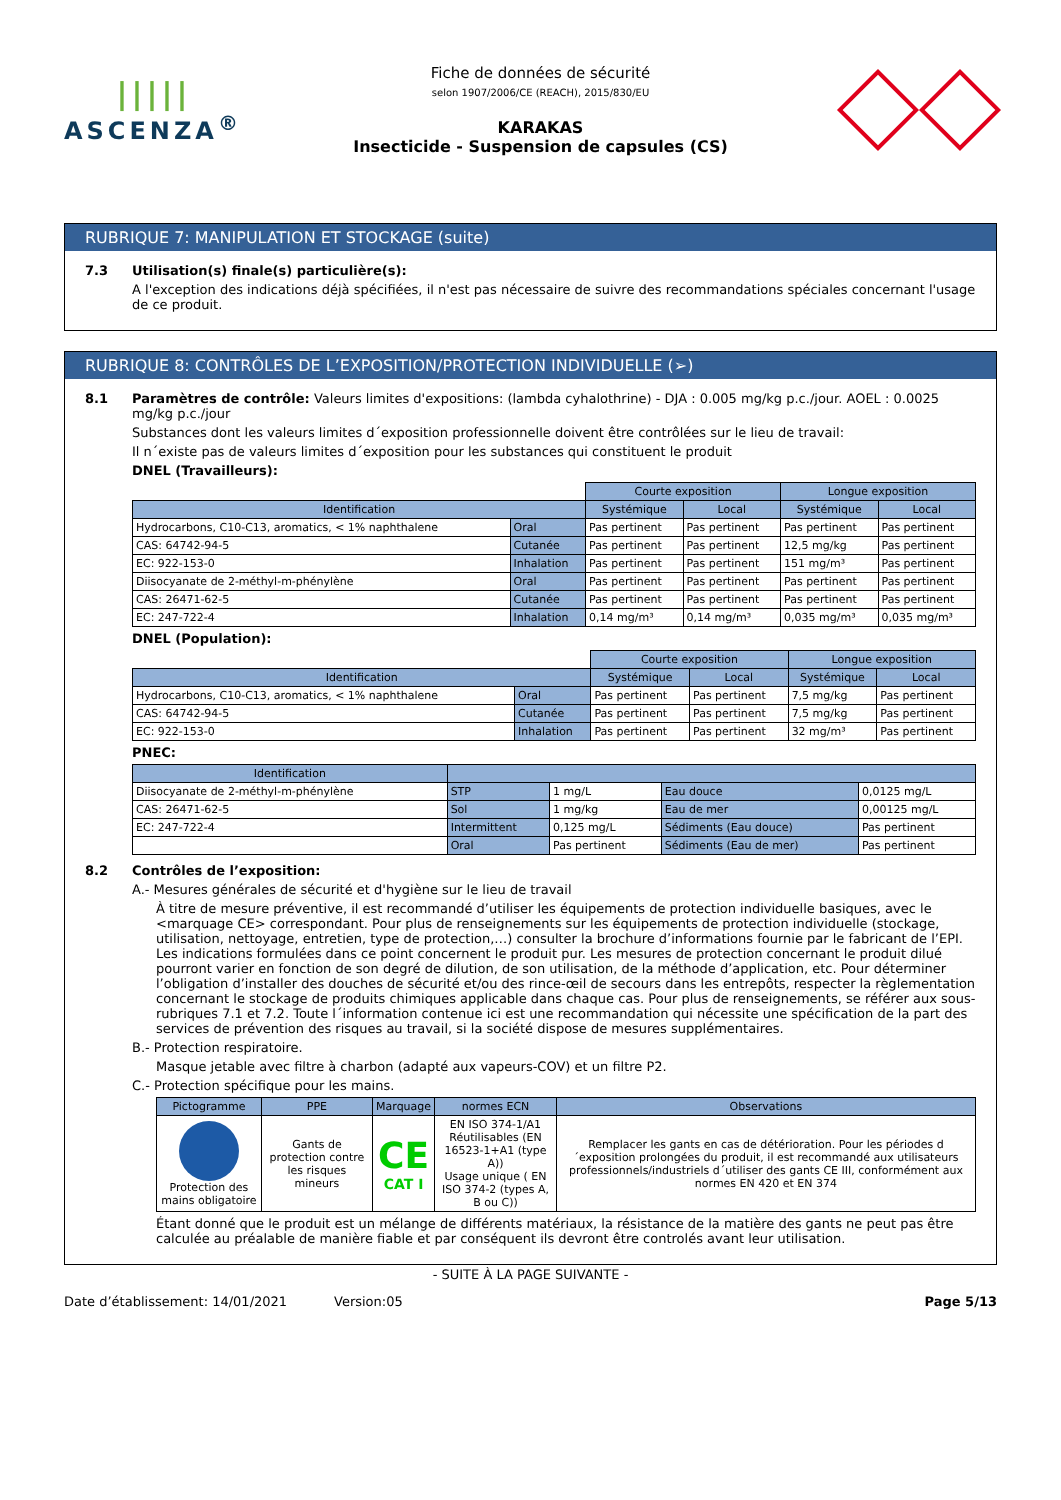|||||
ASCENZA<sup>®</sup>
Fiche de données de sécurité
selon 1907/2006/CE (REACH), 2015/830/EU
KARAKAS
Insecticide - Suspension de capsules (CS)
RUBRIQUE 7: MANIPULATION ET STOCKAGE (suite)
7.3 Utilisation(s) finale(s) particulière(s):
A l'exception des indications déjà spécifiées, il n'est pas nécessaire de suivre des recommandations spéciales concernant l'usage de ce produit.
RUBRIQUE 8: CONTRÔLES DE L’EXPOSITION/PROTECTION INDIVIDUELLE (➢)
8.1 Paramètres de contrôle: Valeurs limites d'expositions: (lambda cyhalothrine) - DJA : 0.005 mg/kg p.c./jour. AOEL : 0.0025 mg/kg p.c./jour
Substances dont les valeurs limites d´exposition professionnelle doivent être contrôlées sur le lieu de travail:
Il n´existe pas de valeurs limites d´exposition pour les substances qui constituent le produit
DNEL (Travailleurs):
| | | Courte exposition | | Longue exposition | |
| Identification | | Systémique | Local | Systémique | Local |
| Hydrocarbons, C10-C13, aromatics, < 1% naphthalene | Oral | Pas pertinent | Pas pertinent | Pas pertinent | Pas pertinent |
| CAS: 64742-94-5 | Cutanée | Pas pertinent | Pas pertinent | 12,5 mg/kg | Pas pertinent |
| EC: 922-153-0 | Inhalation | Pas pertinent | Pas pertinent | 151 mg/m³ | Pas pertinent |
| Diisocyanate de 2-méthyl-m-phénylène | Oral | Pas pertinent | Pas pertinent | Pas pertinent | Pas pertinent |
| CAS: 26471-62-5 | Cutanée | Pas pertinent | Pas pertinent | Pas pertinent | Pas pertinent |
| EC: 247-722-4 | Inhalation | 0,14 mg/m³ | 0,14 mg/m³ | 0,035 mg/m³ | 0,035 mg/m³ |
DNEL (Population):
| | | Courte exposition | | Longue exposition | |
| Identification | | Systémique | Local | Systémique | Local |
| Hydrocarbons, C10-C13, aromatics, < 1% naphthalene | Oral | Pas pertinent | Pas pertinent | 7,5 mg/kg | Pas pertinent |
| CAS: 64742-94-5 | Cutanée | Pas pertinent | Pas pertinent | 7,5 mg/kg | Pas pertinent |
| EC: 922-153-0 | Inhalation | Pas pertinent | Pas pertinent | 32 mg/m³ | Pas pertinent |
PNEC:
| Identification | | | | |
| --- | --- | --- | --- | --- |
| Diisocyanate de 2-méthyl-m-phénylène | STP | 1 mg/L | Eau douce | 0,0125 mg/L |
| CAS: 26471-62-5 | Sol | 1 mg/kg | Eau de mer | 0,00125 mg/L |
| EC: 247-722-4 | Intermittent | 0,125 mg/L | Sédiments (Eau douce) | Pas pertinent |
| | Oral | Pas pertinent | Sédiments (Eau de mer) | Pas pertinent |
8.2 Contrôles de l’exposition:
A.- Mesures générales de sécurité et d'hygiène sur le lieu de travail
À titre de mesure préventive, il est recommandé d’utiliser les équipements de protection individuelle basiques, avec le <marquage CE> correspondant. Pour plus de renseignements sur les équipements de protection individuelle (stockage, utilisation, nettoyage, entretien, type de protection,…) consulter la brochure d’informations fournie par le fabricant de l’EPI. Les indications formulées dans ce point concernent le produit pur. Les mesures de protection concernant le produit dilué pourront varier en fonction de son degré de dilution, de son utilisation, de la méthode d’application, etc. Pour déterminer l’obligation d’installer des douches de sécurité et/ou des rince-œil de secours dans les entrepôts, respecter la règlementation concernant le stockage de produits chimiques applicable dans chaque cas. Pour plus de renseignements, se référer aux sous-rubriques 7.1 et 7.2. Toute l´information contenue ici est une recommandation qui nécessite une spécification de la part des services de prévention des risques au travail, si la société dispose de mesures supplémentaires.
B.- Protection respiratoire.
Masque jetable avec filtre à charbon (adapté aux vapeurs-COV) et un filtre P2.
C.- Protection spécifique pour les mains.
| Pictogramme | PPE | Marquage | normes ECN | Observations |
| --- | --- | --- | --- | --- |
| Protection des mains obligatoire | Gants de protection contre les risques mineurs | CE CAT I | EN ISO 374-1/A1 Réutilisables (EN 16523-1+A1 (type A)) Usage unique ( EN ISO 374-2 (types A, B ou C)) | Remplacer les gants en cas de détérioration. Pour les périodes d´exposition prolongées du produit, il est recommandé aux utilisateurs professionnels/industriels d´utiliser des gants CE III, conformément aux normes EN 420 et EN 374 |
Étant donné que le produit est un mélange de différents matériaux, la résistance de la matière des gants ne peut pas être calculée au préalable de manière fiable et par conséquent ils devront être controlés avant leur utilisation.
- SUITE À LA PAGE SUIVANTE -
Date d’établissement: 14/01/2021 Version:05 Page 5/13